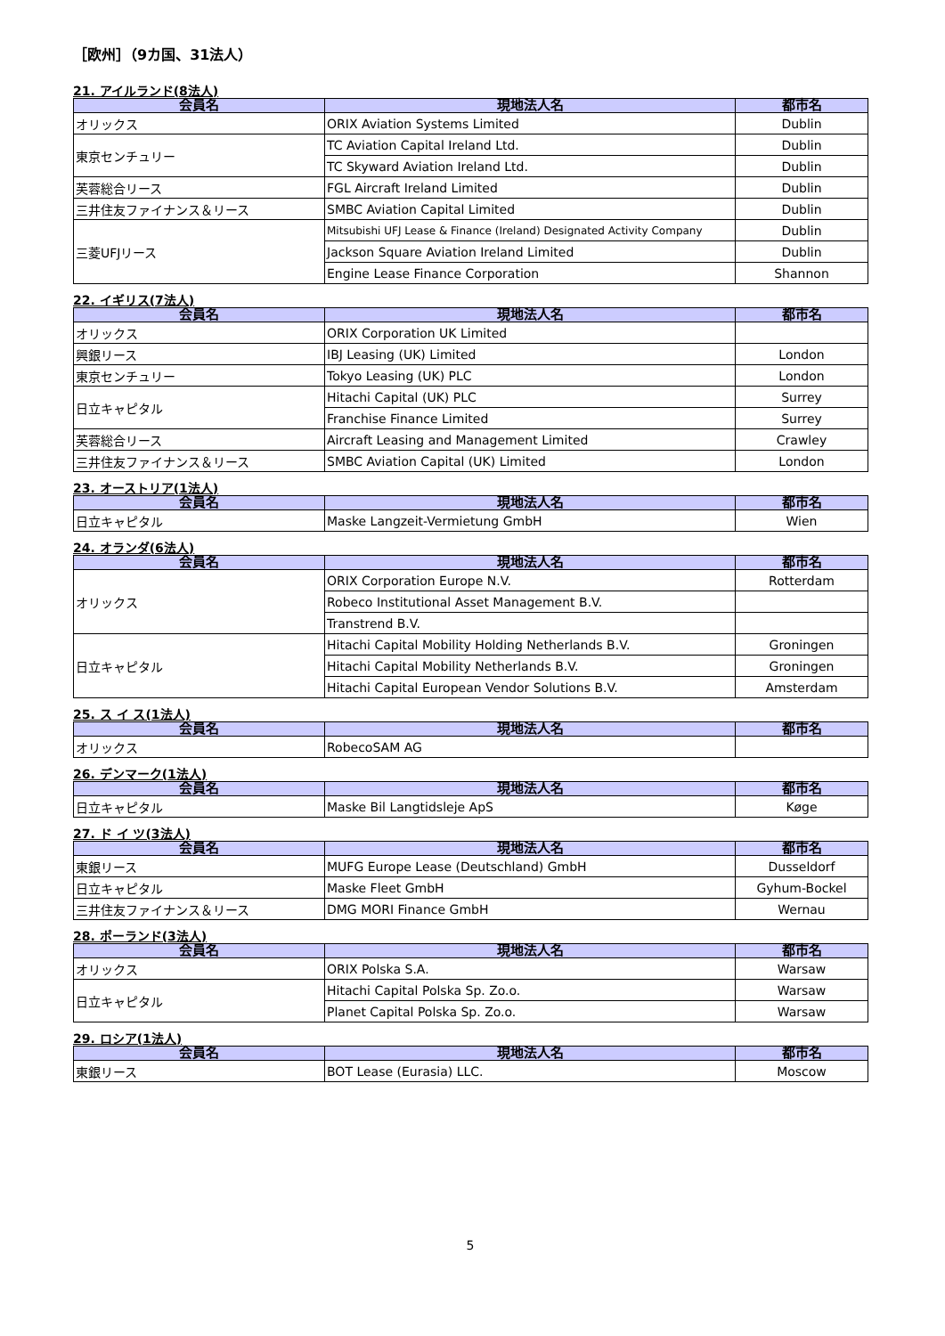［欧州］（9カ国、31法人）
21. アイルランド(8法人)
| 会員名 | 現地法人名 | 都市名 |
| --- | --- | --- |
| オリックス | ORIX Aviation Systems Limited | Dublin |
| 東京センチュリー | TC Aviation Capital Ireland Ltd. | Dublin |
| | TC Skyward Aviation Ireland Ltd. | Dublin |
| 芙蓉総合リース | FGL Aircraft Ireland Limited | Dublin |
| 三井住友ファイナンス＆リース | SMBC Aviation Capital Limited | Dublin |
| 三菱UFJリース | Mitsubishi UFJ Lease & Finance (Ireland) Designated Activity Company | Dublin |
| | Jackson Square Aviation Ireland Limited | Dublin |
| | Engine Lease Finance Corporation | Shannon |
22. イギリス(7法人)
| 会員名 | 現地法人名 | 都市名 |
| --- | --- | --- |
| オリックス | ORIX Corporation UK Limited | |
| 興銀リース | IBJ Leasing (UK) Limited | London |
| 東京センチュリー | Tokyo Leasing (UK) PLC | London |
| 日立キャピタル | Hitachi Capital (UK) PLC | Surrey |
| | Franchise Finance Limited | Surrey |
| 芙蓉総合リース | Aircraft Leasing and Management Limited | Crawley |
| 三井住友ファイナンス＆リース | SMBC Aviation Capital (UK) Limited | London |
23. オーストリア(1法人)
| 会員名 | 現地法人名 | 都市名 |
| --- | --- | --- |
| 日立キャピタル | Maske Langzeit-Vermietung GmbH | Wien |
24. オランダ(6法人)
| 会員名 | 現地法人名 | 都市名 |
| --- | --- | --- |
| オリックス | ORIX Corporation Europe N.V. | Rotterdam |
| | Robeco Institutional Asset Management B.V. | |
| | Transtrend B.V. | |
| 日立キャピタル | Hitachi Capital Mobility Holding Netherlands B.V. | Groningen |
| | Hitachi Capital Mobility Netherlands B.V. | Groningen |
| | Hitachi Capital European Vendor Solutions B.V. | Amsterdam |
25. ス イ ス(1法人)
| 会員名 | 現地法人名 | 都市名 |
| --- | --- | --- |
| オリックス | RobecoSAM AG | |
26. デンマーク(1法人)
| 会員名 | 現地法人名 | 都市名 |
| --- | --- | --- |
| 日立キャピタル | Maske Bil Langtidsleje ApS | Køge |
27. ド イ ツ(3法人)
| 会員名 | 現地法人名 | 都市名 |
| --- | --- | --- |
| 東銀リース | MUFG Europe Lease (Deutschland) GmbH | Dusseldorf |
| 日立キャピタル | Maske Fleet GmbH | Gyhum-Bockel |
| 三井住友ファイナンス＆リース | DMG MORI Finance GmbH | Wernau |
28. ポーランド(3法人)
| 会員名 | 現地法人名 | 都市名 |
| --- | --- | --- |
| オリックス | ORIX Polska S.A. | Warsaw |
| 日立キャピタル | Hitachi Capital Polska Sp. Zo.o. | Warsaw |
| | Planet Capital Polska Sp. Zo.o. | Warsaw |
29. ロシア(1法人)
| 会員名 | 現地法人名 | 都市名 |
| --- | --- | --- |
| 東銀リース | BOT Lease (Eurasia) LLC. | Moscow |
5